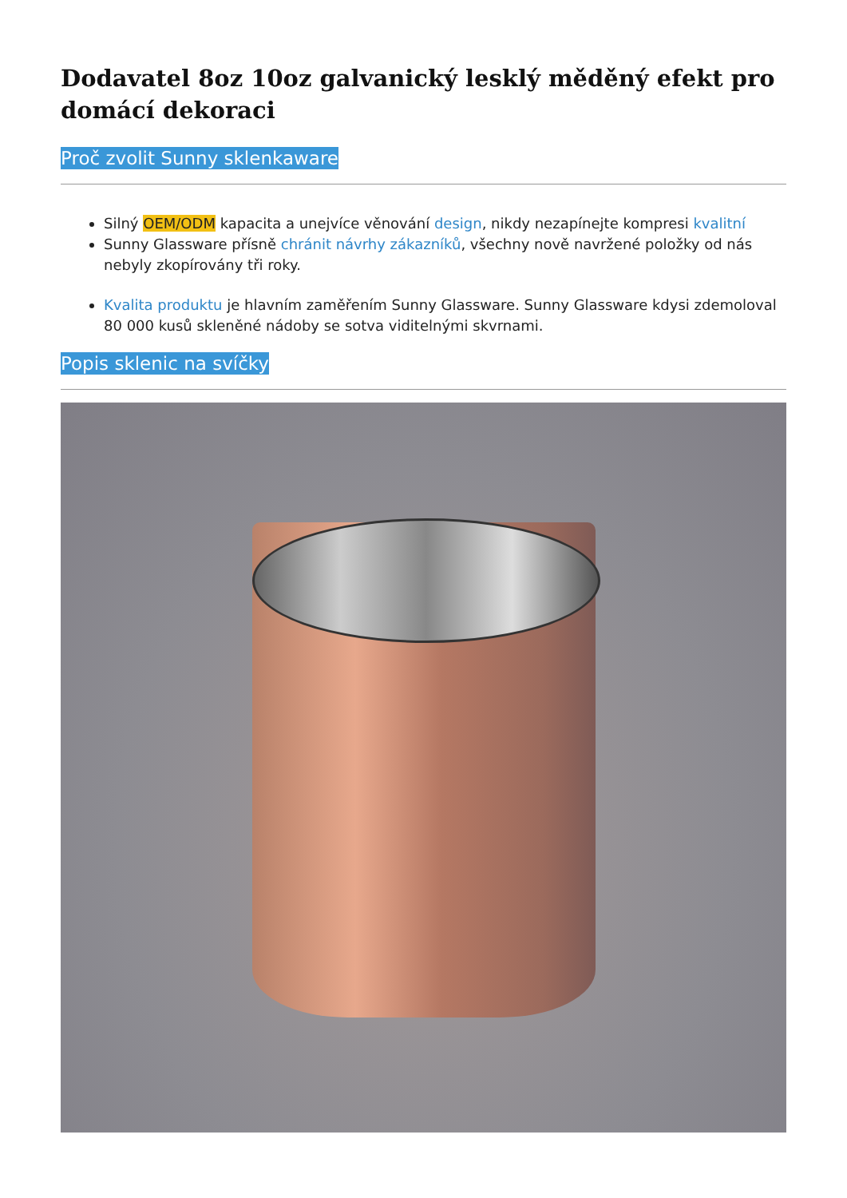Dodavatel 8oz 10oz galvanický lesklý měděný efekt pro domácí dekoraci
Proč zvolit Sunny sklenkaware
Silný OEM/ODM kapacita a unejvíce věnování design, nikdy nezapínejte kompresi kvalitní
Sunny Glassware přísně chránit návrhy zákazníků, všechny nově navržené položky od nás nebyly zkopírovány tři roky.
Kvalita produktu je hlavním zaměřením Sunny Glassware. Sunny Glassware kdysi zdemoloval 80 000 kusů skleněné nádoby se sotva viditelnými skvrnami.
Popis sklenic na svíčky